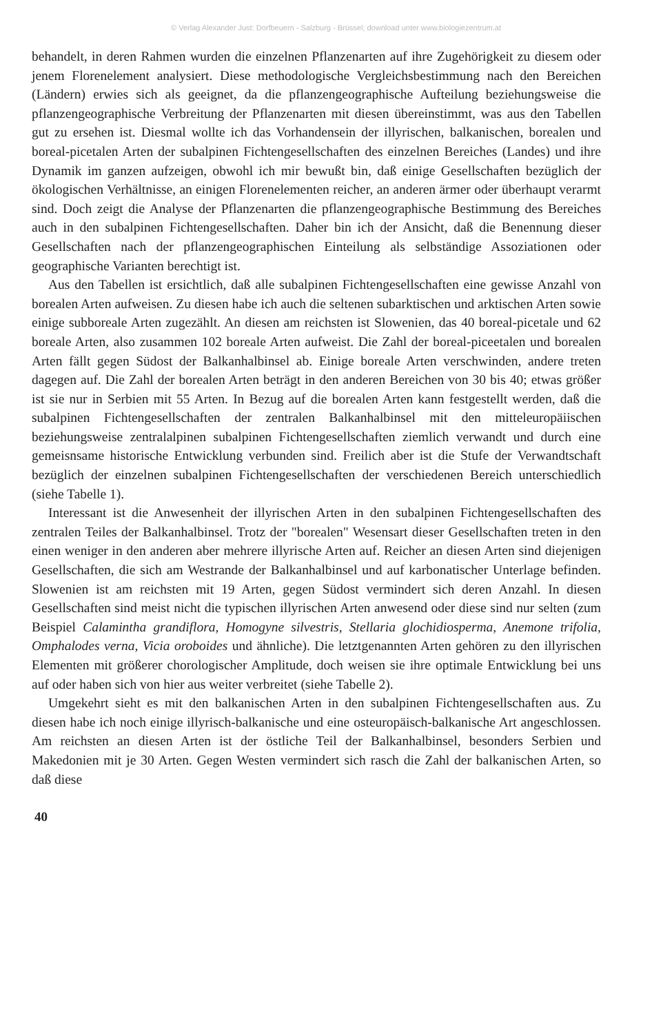© Verlag Alexander Just: Dorfbeuern - Salzburg - Brüssel; download unter www.biologiezentrum.at
behandelt, in deren Rahmen wurden die einzelnen Pflanzenarten auf ihre Zugehörigkeit zu diesem oder jenem Florenelement analysiert. Diese methodologische Vergleichsbestimmung nach den Bereichen (Ländern) erwies sich als geeignet, da die pflanzengeographische Aufteilung beziehungsweise die pflanzengeographische Verbreitung der Pflanzenarten mit diesen übereinstimmt, was aus den Tabellen gut zu ersehen ist. Diesmal wollte ich das Vorhandensein der illyrischen, balkanischen, borealen und boreal-picetalen Arten der subalpinen Fichtengesellschaften des einzelnen Bereiches (Landes) und ihre Dynamik im ganzen aufzeigen, obwohl ich mir bewußt bin, daß einige Gesellschaften bezüglich der ökologischen Verhältnisse, an einigen Florenelementen reicher, an anderen ärmer oder überhaupt verarmt sind. Doch zeigt die Analyse der Pflanzenarten die pflanzengeographische Bestimmung des Bereiches auch in den subalpinen Fichtengesellschaften. Daher bin ich der Ansicht, daß die Benennung dieser Gesellschaften nach der pflanzengeographischen Einteilung als selbständige Assoziationen oder geographische Varianten berechtigt ist.
Aus den Tabellen ist ersichtlich, daß alle subalpinen Fichtengesellschaften eine gewisse Anzahl von borealen Arten aufweisen. Zu diesen habe ich auch die seltenen subarktischen und arktischen Arten sowie einige subboreale Arten zugezählt. An diesen am reichsten ist Slowenien, das 40 boreal-picetale und 62 boreale Arten, also zusammen 102 boreale Arten aufweist. Die Zahl der boreal-piceetalen und borealen Arten fällt gegen Südost der Balkanhalbinsel ab. Einige boreale Arten verschwinden, andere treten dagegen auf. Die Zahl der borealen Arten beträgt in den anderen Bereichen von 30 bis 40; etwas größer ist sie nur in Serbien mit 55 Arten. In Bezug auf die borealen Arten kann festgestellt werden, daß die subalpinen Fichtengesellschaften der zentralen Balkanhalbinsel mit den mitteleuropäiischen beziehungsweise zentralalpinen subalpinen Fichtengesellschaften ziemlich verwandt und durch eine gemeisnsame historische Entwicklung verbunden sind. Freilich aber ist die Stufe der Verwandtschaft bezüglich der einzelnen subalpinen Fichtengesellschaften der verschiedenen Bereich unterschiedlich (siehe Tabelle 1).
Interessant ist die Anwesenheit der illyrischen Arten in den subalpinen Fichtengesellschaften des zentralen Teiles der Balkanhalbinsel. Trotz der "borealen" Wesensart dieser Gesellschaften treten in den einen weniger in den anderen aber mehrere illyrische Arten auf. Reicher an diesen Arten sind diejenigen Gesellschaften, die sich am Westrande der Balkanhalbinsel und auf karbonatischer Unterlage befinden. Slowenien ist am reichsten mit 19 Arten, gegen Südost vermindert sich deren Anzahl. In diesen Gesellschaften sind meist nicht die typischen illyrischen Arten anwesend oder diese sind nur selten (zum Beispiel Calamintha grandiflora, Homogyne silvestris, Stellaria glochidiosperma, Anemone trifolia, Omphalodes verna, Vicia oroboides und ähnliche). Die letztgenannten Arten gehören zu den illyrischen Elementen mit größerer chorologischer Amplitude, doch weisen sie ihre optimale Entwicklung bei uns auf oder haben sich von hier aus weiter verbreitet (siehe Tabelle 2).
Umgekehrt sieht es mit den balkanischen Arten in den subalpinen Fichtengesellschaften aus. Zu diesen habe ich noch einige illyrisch-balkanische und eine osteuropäisch-balkanische Art angeschlossen. Am reichsten an diesen Arten ist der östliche Teil der Balkanhalbinsel, besonders Serbien und Makedonien mit je 30 Arten. Gegen Westen vermindert sich rasch die Zahl der balkanischen Arten, so daß diese
40